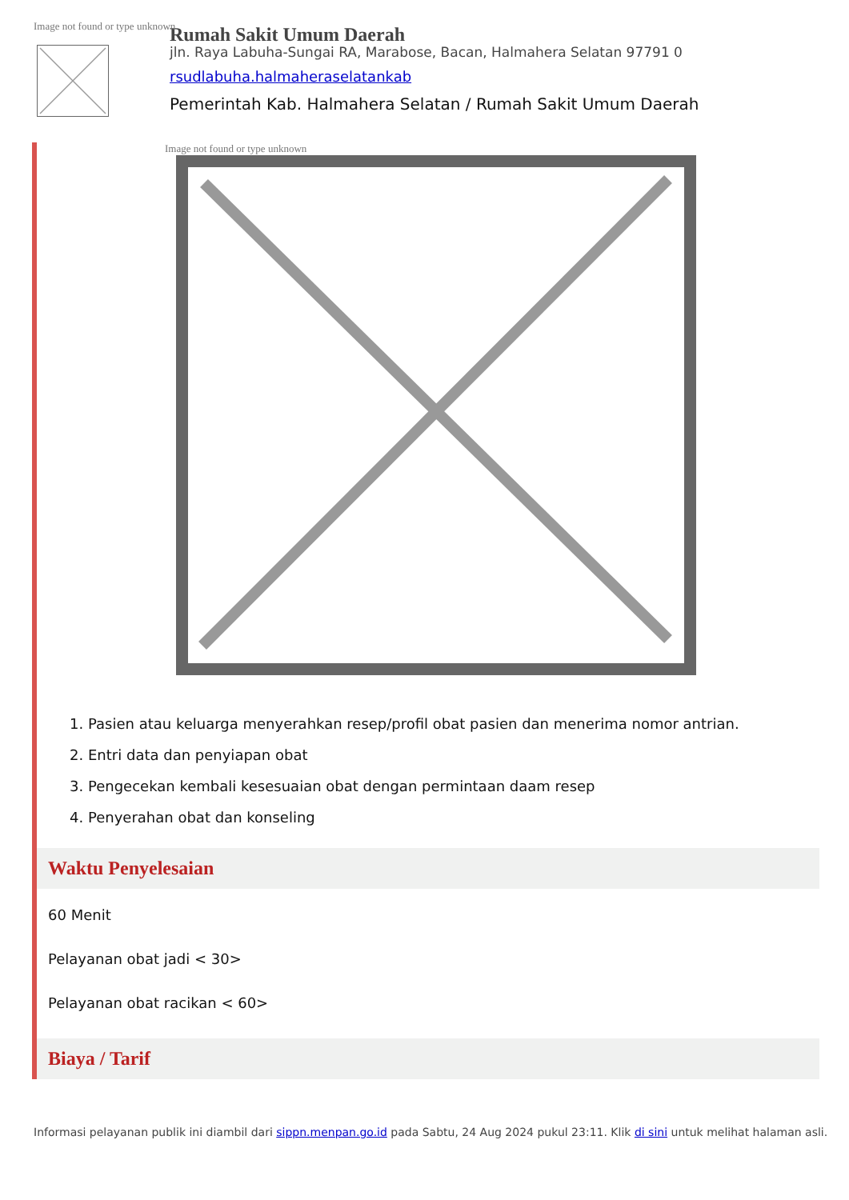Rumah Sakit Umum Daerah
Image not found or type unknown
jln. Raya Labuha-Sungai RA, Marabose, Bacan, Halmahera Selatan 97791 0
rsudlabuha.halmaheraselatankab
Pemerintah Kab. Halmahera Selatan / Rumah Sakit Umum Daerah
Image not found or type unknown
1. Pasien atau keluarga menyerahkan resep/profil obat pasien dan menerima nomor antrian.
2. Entri data dan penyiapan obat
3. Pengecekan kembali kesesuaian obat dengan permintaan daam resep
4. Penyerahan obat dan konseling
Waktu Penyelesaian
60 Menit
Pelayanan obat jadi < 30>
Pelayanan obat racikan < 60>
Biaya / Tarif
Informasi pelayanan publik ini diambil dari sippn.menpan.go.id pada Sabtu, 24 Aug 2024 pukul 23:11. Klik di sini untuk melihat halaman asli.